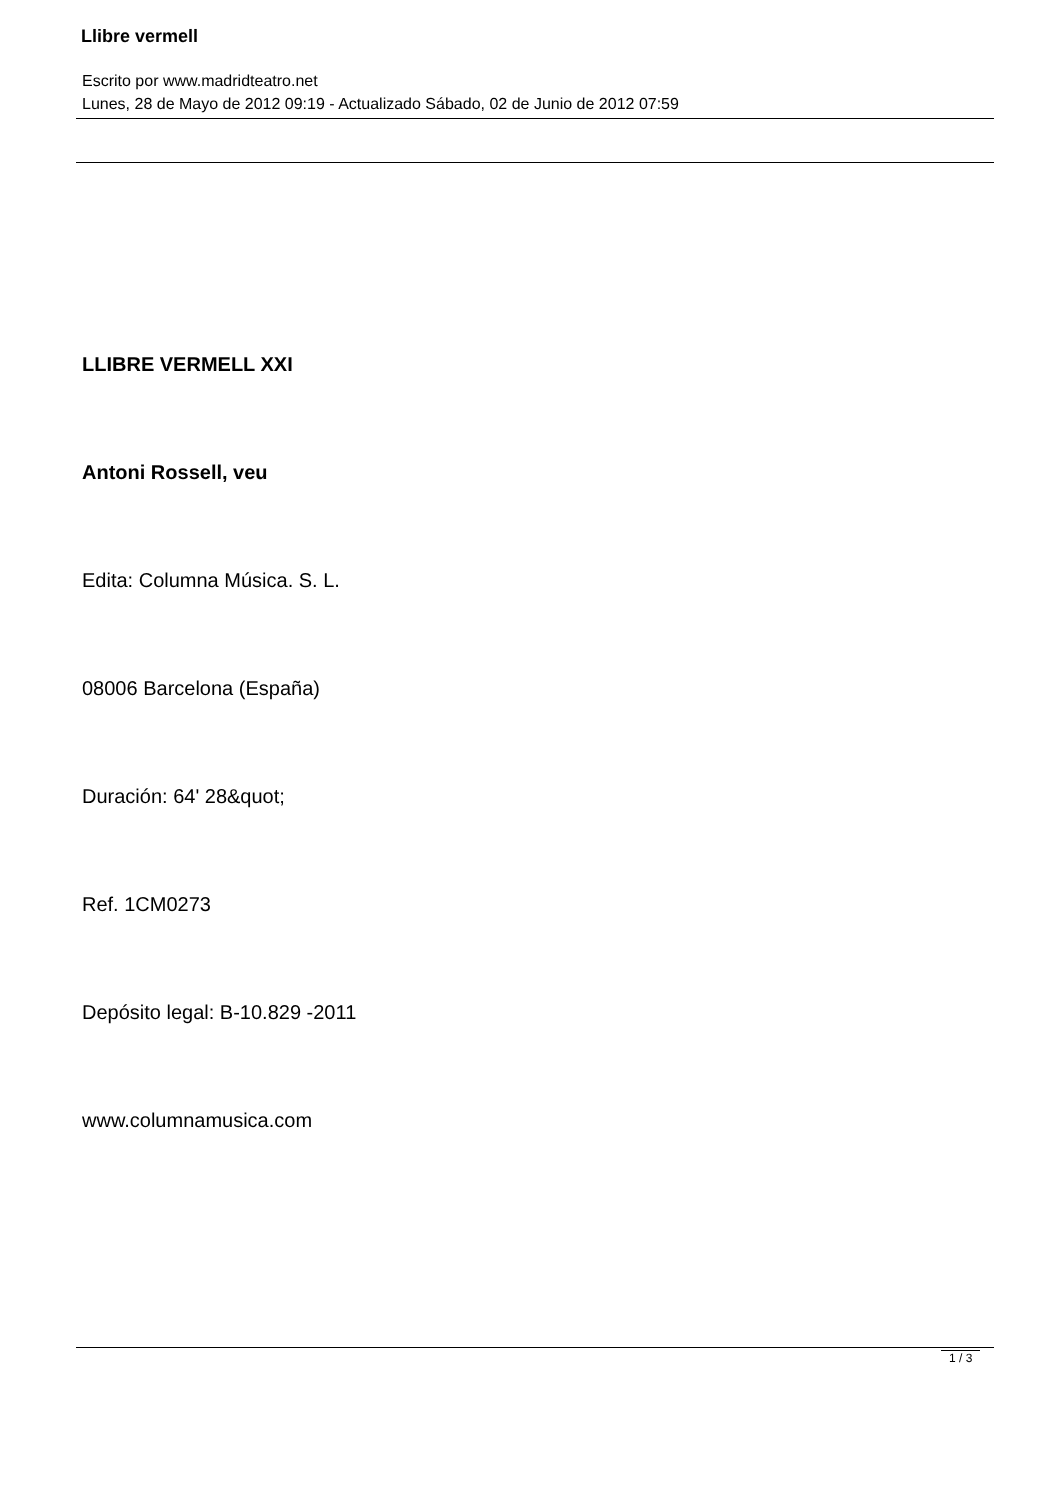Llibre vermell
Escrito por www.madridteatro.net
Lunes, 28 de Mayo de 2012 09:19 - Actualizado Sábado, 02 de Junio de 2012 07:59
LLIBRE VERMELL XXI
Antoni Rossell, veu
Edita: Columna Música. S. L.
08006 Barcelona (España)
Duración: 64' 28&quot;
Ref. 1CM0273
Depósito legal: B-10.829 -2011
www.columnamusica.com
1 / 3